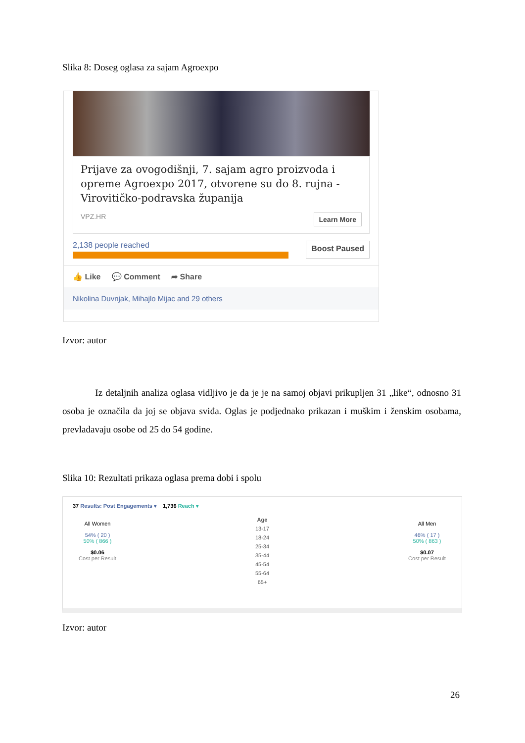Slika 8: Doseg oglasa za sajam Agroexpo
Prijave za ovogodišnji, 7. sajam agro proizvoda i opreme Agroexpo 2017, otvorene su do 8. rujna - Virovitičko-podravska županija
VPZ.HR Learn More
2,138 people reached
Boost Paused
👍 Like 💬 Comment ➦ Share
Nikolina Duvnjak, Mihajlo Mijac and 29 others
Izvor: autor
Iz detaljnih analiza oglasa vidljivo je da je je na samoj objavi prikupljen 31 „like“, odnosno 31 osoba je označila da joj se objava sviđa. Oglas je podjednako prikazan i muškim i ženskim osobama, prevladavaju osobe od 25 do 54 godine.
Slika 10: Rezultati prikaza oglasa prema dobi i spolu
37 Results: Post Engagements ▾ 1,736 Reach ▾
All Women
54% ( 20 )
50% ( 866 )
$0.06
Cost per Result
Age
13-17
18-24
25-34
35-44
45-54
55-64
65+
All Men
46% ( 17 )
50% ( 863 )
$0.07
Cost per Result
Izvor: autor
26